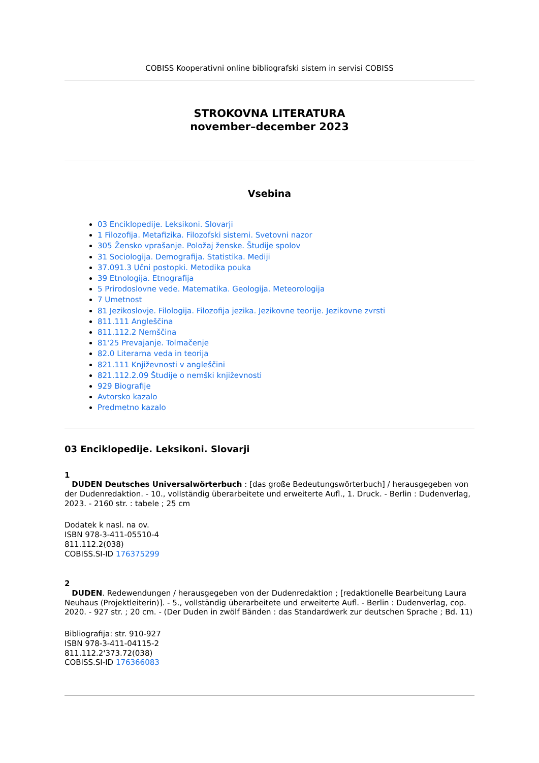COBISS Kooperativni online bibliografski sistem in servisi COBISS
STROKOVNA LITERATURA
november–december 2023
Vsebina
03 Enciklopedije. Leksikoni. Slovarji
1 Filozofija. Metafizika. Filozofski sistemi. Svetovni nazor
305 Žensko vprašanje. Položaj ženske. Študije spolov
31 Sociologija. Demografija. Statistika. Mediji
37.091.3 Učni postopki. Metodika pouka
39 Etnologija. Etnografija
5 Prirodoslovne vede. Matematika. Geologija. Meteorologija
7 Umetnost
81 Jezikoslovje. Filologija. Filozofija jezika. Jezikovne teorije. Jezikovne zvrsti
811.111 Angleščina
811.112.2 Nemščina
81'25 Prevajanje. Tolmačenje
82.0 Literarna veda in teorija
821.111 Književnosti v angleščini
821.112.2.09 Študije o nemški književnosti
929 Biografije
Avtorsko kazalo
Predmetno kazalo
03 Enciklopedije. Leksikoni. Slovarji
1
DUDEN Deutsches Universalwörterbuch : [das große Bedeutungswörterbuch] / herausgegeben von der Dudenredaktion. - 10., vollständig überarbeitete und erweiterte Aufl., 1. Druck. - Berlin : Dudenverlag, 2023. - 2160 str. : tabele ; 25 cm
Dodatek k nasl. na ov.
ISBN 978-3-411-05510-4
811.112.2(038)
COBISS.SI-ID 176375299
2
DUDEN. Redewendungen / herausgegeben von der Dudenredaktion ; [redaktionelle Bearbeitung Laura Neuhaus (Projektleiterin)]. - 5., vollständig überarbeitete und erweiterte Aufl. - Berlin : Dudenverlag, cop. 2020. - 927 str. ; 20 cm. - (Der Duden in zwölf Bänden : das Standardwerk zur deutschen Sprache ; Bd. 11)
Bibliografija: str. 910-927
ISBN 978-3-411-04115-2
811.112.2'373.72(038)
COBISS.SI-ID 176366083